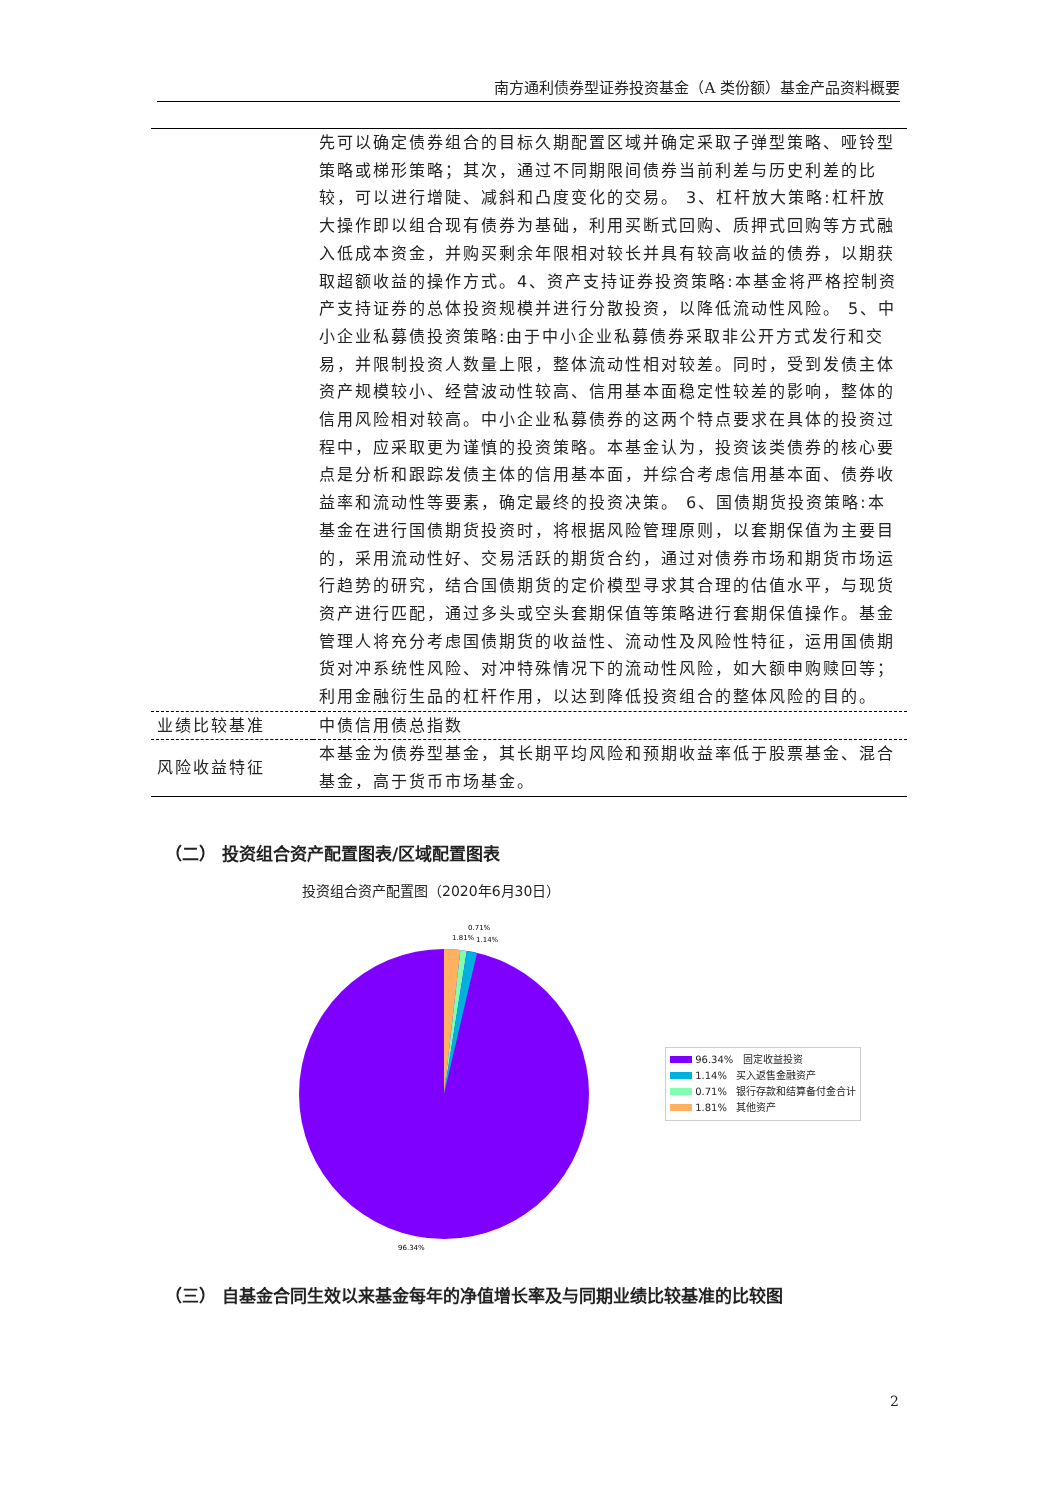南方通利债券型证券投资基金（A 类份额）基金产品资料概要
| | 先可以确定债券组合的目标久期配置区域并确定采取子弹型策略、哑铃型策略或梯形策略；其次，通过不同期限间债券当前利差与历史利差的比较，可以进行增陡、减斜和凸度变化的交易。 3、杠杆放大策略:杠杆放大操作即以组合现有债券为基础，利用买断式回购、质押式回购等方式融入低成本资金，并购买剩余年限相对较长并具有较高收益的债券，以期获取超额收益的操作方式。4、资产支持证券投资策略:本基金将严格控制资产支持证券的总体投资规模并进行分散投资，以降低流动性风险。 5、中小企业私募债投资策略:由于中小企业私募债券采取非公开方式发行和交易，并限制投资人数量上限，整体流动性相对较差。同时，受到发债主体资产规模较小、经营波动性较高、信用基本面稳定性较差的影响，整体的信用风险相对较高。中小企业私募债券的这两个特点要求在具体的投资过程中，应采取更为谨慎的投资策略。本基金认为，投资该类债券的核心要点是分析和跟踪发债主体的信用基本面，并综合考虑信用基本面、债券收益率和流动性等要素，确定最终的投资决策。 6、国债期货投资策略:本基金在进行国债期货投资时，将根据风险管理原则，以套期保值为主要目的，采用流动性好、交易活跃的期货合约，通过对债券市场和期货市场运行趋势的研究，结合国债期货的定价模型寻求其合理的估值水平，与现货资产进行匹配，通过多头或空头套期保值等策略进行套期保值操作。基金管理人将充分考虑国债期货的收益性、流动性及风险性特征，运用国债期货对冲系统性风险、对冲特殊情况下的流动性风险，如大额申购赎回等；利用金融衍生品的杠杆作用，以达到降低投资组合的整体风险的目的。 |
| 业绩比较基准 | 中债信用债总指数 |
| 风险收益特征 | 本基金为债券型基金，其长期平均风险和预期收益率低于股票基金、混合基金，高于货币市场基金。 |
（二） 投资组合资产配置图表/区域配置图表
投资组合资产配置图（2020年6月30日）
0.71%
1.81%
1.14%
96.34%
96.34% 固定收益投资
1.14% 买入返售金融资产
0.71% 银行存款和结算备付金合计
1.81% 其他资产
（三） 自基金合同生效以来基金每年的净值增长率及与同期业绩比较基准的比较图
2